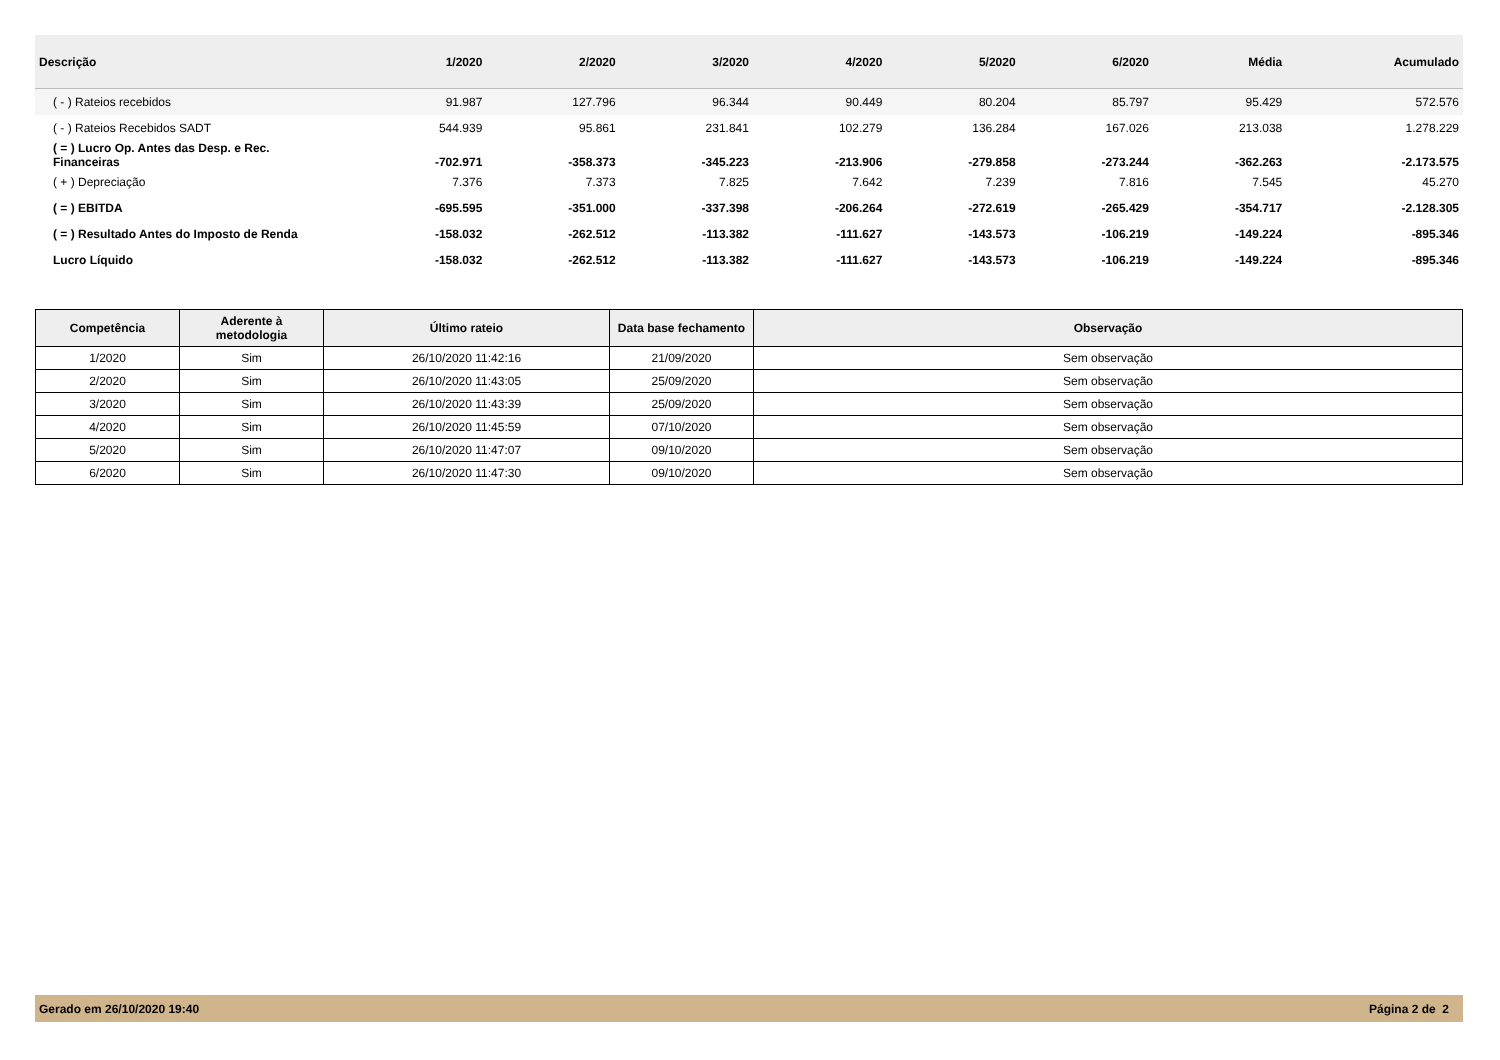| Descrição | 1/2020 | 2/2020 | 3/2020 | 4/2020 | 5/2020 | 6/2020 | Média | Acumulado |
| --- | --- | --- | --- | --- | --- | --- | --- | --- |
| ( - ) Rateios recebidos | 91.987 | 127.796 | 96.344 | 90.449 | 80.204 | 85.797 | 95.429 | 572.576 |
| ( - ) Rateios Recebidos SADT | 544.939 | 95.861 | 231.841 | 102.279 | 136.284 | 167.026 | 213.038 | 1.278.229 |
| ( = ) Lucro Op. Antes das Desp. e Rec. Financeiras | -702.971 | -358.373 | -345.223 | -213.906 | -279.858 | -273.244 | -362.263 | -2.173.575 |
| ( + ) Depreciação | 7.376 | 7.373 | 7.825 | 7.642 | 7.239 | 7.816 | 7.545 | 45.270 |
| ( = ) EBITDA | -695.595 | -351.000 | -337.398 | -206.264 | -272.619 | -265.429 | -354.717 | -2.128.305 |
| ( = ) Resultado Antes do Imposto de Renda | -158.032 | -262.512 | -113.382 | -111.627 | -143.573 | -106.219 | -149.224 | -895.346 |
| Lucro Líquido | -158.032 | -262.512 | -113.382 | -111.627 | -143.573 | -106.219 | -149.224 | -895.346 |
| Competência | Aderente à metodologia | Último rateio | Data base fechamento | Observação |
| --- | --- | --- | --- | --- |
| 1/2020 | Sim | 26/10/2020 11:42:16 | 21/09/2020 | Sem observação |
| 2/2020 | Sim | 26/10/2020 11:43:05 | 25/09/2020 | Sem observação |
| 3/2020 | Sim | 26/10/2020 11:43:39 | 25/09/2020 | Sem observação |
| 4/2020 | Sim | 26/10/2020 11:45:59 | 07/10/2020 | Sem observação |
| 5/2020 | Sim | 26/10/2020 11:47:07 | 09/10/2020 | Sem observação |
| 6/2020 | Sim | 26/10/2020 11:47:30 | 09/10/2020 | Sem observação |
Gerado em 26/10/2020 19:40 Página 2 de 2